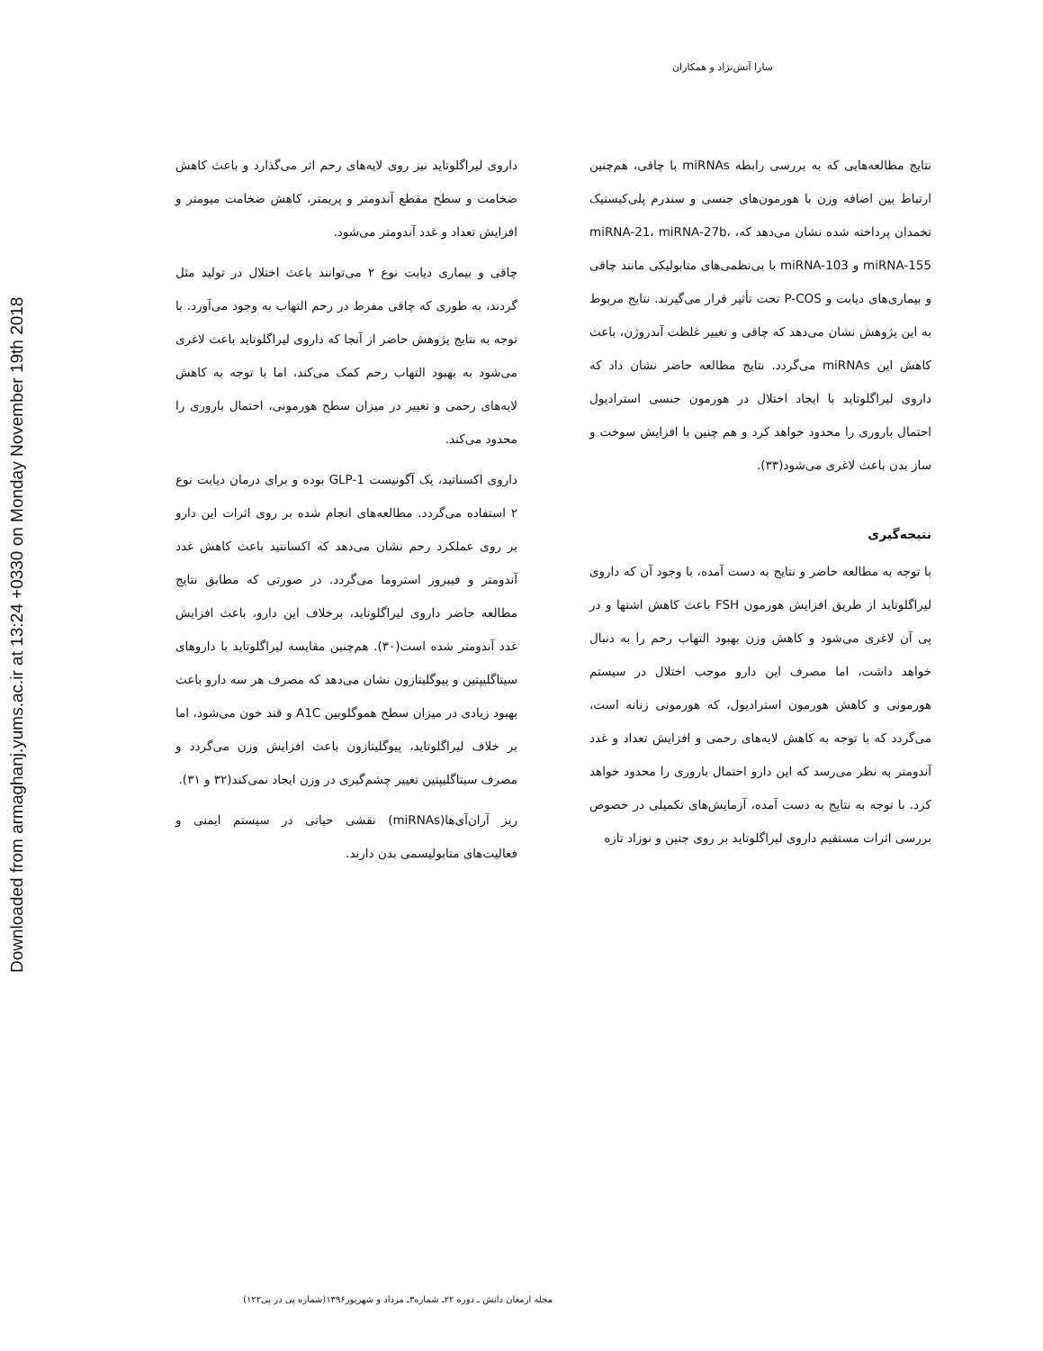Downloaded from armaghanj.yums.ac.ir at 13:24 +0330 on Monday November 19th 2018
سارا آتش‌نژاد و همکاران
داروی لیراگلوتاید نیز روی لایه‌های رحم اثر می‌گذارد و باعث کاهش ضخامت و سطح مقطع آندومتر و پریمتر، کاهش ضخامت میومتر و افزایش تعداد و غدد آندومتر می‌شود.
چاقی و بیماری دیابت نوع ۲ می‌توانند باعث اختلال در تولید مثل گردند، به طوری که چاقی مفرط در رحم التهاب به وجود می‌آورد. با توجه به نتایج پژوهش حاضر از آنجا که داروی لیراگلوتاید باعث لاغری می‌شود به بهبود التهاب رحم کمک می‌کند، اما با توجه به کاهش لایه‌های رحمی و تغییر در میزان سطح هورمونی، احتمال باروری را محدود می‌کند.
داروی اکسناتید، یک آگونیست GLP-1 بوده و برای درمان دیابت نوع ۲ استفاده می‌گردد. مطالعه‌های انجام شده بر روی اثرات این دارو بر روی عملکرد رحم نشان می‌دهد که اکسانتید باعث کاهش غدد آندومتر و فیبروز استروما می‌گردد. در صورتی که مطابق نتایج مطالعه حاضر داروی لیراگلوتاید، برخلاف این دارو، باعث افزایش غدد آندومتر شده است(۳۰). هم‌چنین مقایسه لیراگلوتاید با داروهای سیتاگلیپتین و پیوگلیتازون نشان می‌دهد که مصرف هر سه دارو باعث بهبود زیادی در میزان سطح هموگلوبین A1C و قند خون می‌شود، اما بر خلاف لیراگلوتاید، پیوگلیتازون باعث افزایش وزن می‌گردد و مصرف سیتاگلیپتین تغییر چشم‌گیری در وزن ایجاد نمی‌کند(۳۲ و ۳۱).
ریز آران‌آی‌ها(miRNAs) نقشی حیاتی در سیستم ایمنی و فعالیت‌های متابولیسمی بدن دارند.
نتایج مطالعه‌هایی که به بررسی رابطه miRNAs با چاقی، هم‌چنین ارتباط بین اضافه وزن با هورمون‌های جنسی و سندرم پلی‌کیستیک تخمدان پرداخته شده نشان می‌دهد که، miRNA-21، miRNA-27b، miRNA-155 و miRNA-103 با بی‌نظمی‌های متابولیکی مانند چاقی و بیماری‌های دیابت و P-COS تحت تأثیر قرار می‌گیرند. نتایج مربوط به این پژوهش نشان می‌دهد که چاقی و تغییر غلظت آندروژن، باعث کاهش این miRNAs می‌گردد. نتایج مطالعه حاضر نشان داد که داروی لیراگلوتاید با ایجاد اختلال در هورمون جنسی استرادیول احتمال باروری را محدود خواهد کرد و هم چنین با افزایش سوخت و ساز بدن باعث لاغری می‌شود(۳۳).
نتیجه‌گیری
با توجه به مطالعه حاضر و نتایج به دست آمده، با وجود آن که داروی لیراگلوتاید از طریق افزایش هورمون FSH باعث کاهش اشتها و در پی آن لاغری می‌شود و کاهش وزن بهبود التهاب رحم را به دنبال خواهد داشت، اما مصرف این دارو موجب اختلال در سیستم هورمونی و کاهش هورمون استرادیول، که هورمونی زنانه است، می‌گردد که با توجه به کاهش لایه‌های رحمی و افزایش تعداد و غدد آندومتر به نظر می‌رسد که این دارو احتمال باروری را محدود خواهد کرد. با توجه به نتایج به دست آمده، آزمایش‌های تکمیلی در خصوص بررسی اثرات مستقیم داروی لیراگلوتاید بر روی جنین و نوزاد تازه
مجله ارمغان دانش ـ دوره ۲۲ـ شماره۳ـ مرداد و شهریور۱۳۹۶(شماره پی در پی۱۲۲)